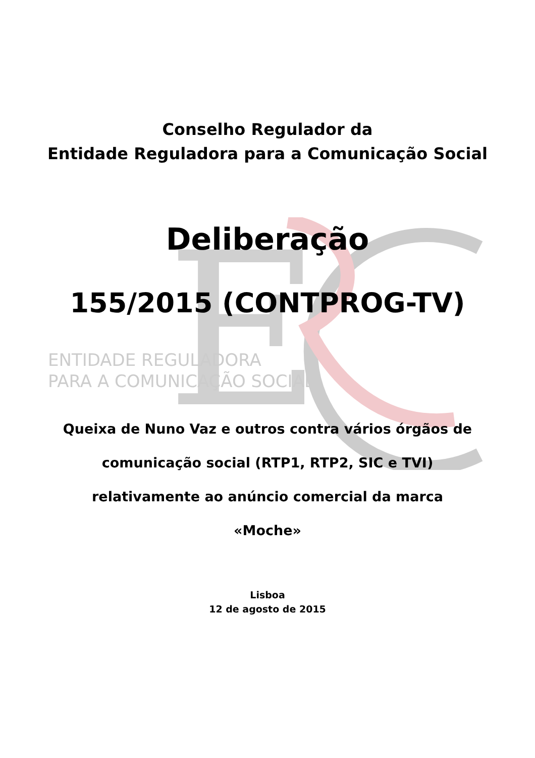E
Conselho Regulador da
Entidade Reguladora para a Comunicação Social
Deliberação
155/2015 (CONTPROG-TV)
ENTIDADE REGULADORA
PARA A COMUNICAÇÃO SOCIAL
Queixa de Nuno Vaz e outros contra vários órgãos de
comunicação social (RTP1, RTP2, SIC e TVI)
relativamente ao anúncio comercial da marca
«Moche»
Lisboa
12 de agosto de 2015